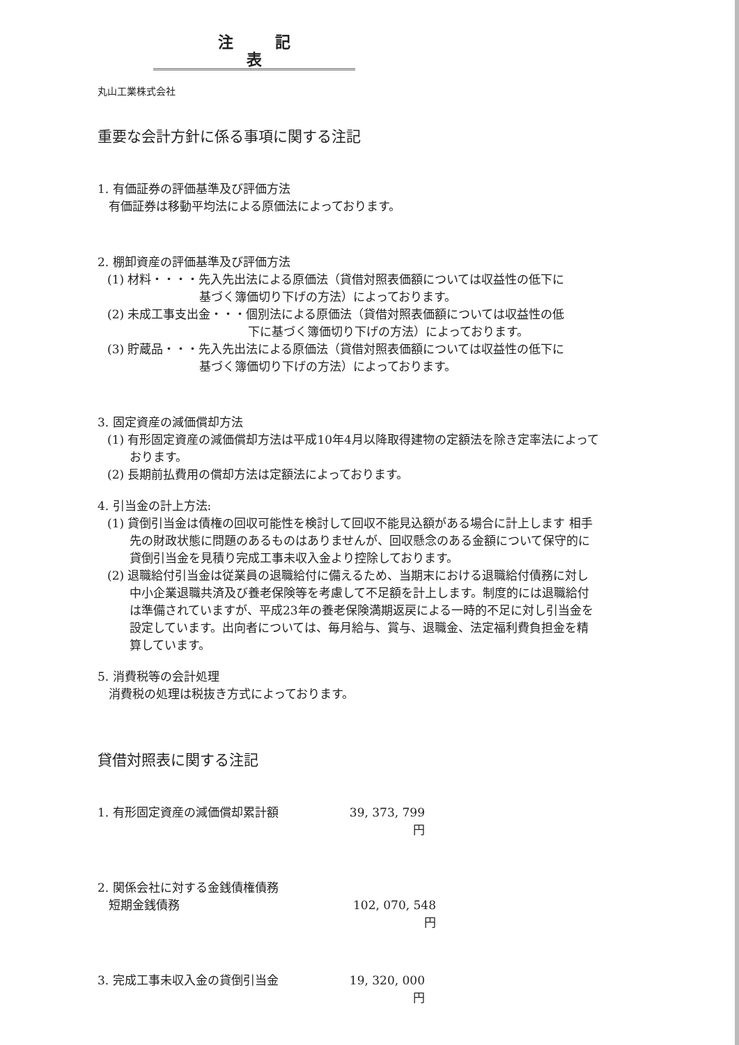注記表
丸山工業株式会社
重要な会計方針に係る事項に関する注記
1. 有価証券の評価基準及び評価方法
有価証券は移動平均法による原価法によっております。
2. 棚卸資産の評価基準及び評価方法
(1) 材料・・・・先入先出法による原価法（貸借対照表価額については収益性の低下に
基づく簿価切り下げの方法）によっております。
(2) 未成工事支出金・・・個別法による原価法（貸借対照表価額については収益性の低
下に基づく簿価切り下げの方法）によっております。
(3) 貯蔵品・・・先入先出法による原価法（貸借対照表価額については収益性の低下に
基づく簿価切り下げの方法）によっております。
3. 固定資産の減価償却方法
(1) 有形固定資産の減価償却方法は平成10年4月以降取得建物の定額法を除き定率法によっております。
(2) 長期前払費用の償却方法は定額法によっております。
4. 引当金の計上方法:
(1) 貸倒引当金は債権の回収可能性を検討して回収不能見込額がある場合に計上します 相手先の財政状態に問題のあるものはありませんが、回収懸念のある金額について保守的に貸倒引当金を見積り完成工事未収入金より控除しております。
(2) 退職給付引当金は従業員の退職給付に備えるため、当期末における退職給付債務に対し中小企業退職共済及び養老保険等を考慮して不足額を計上します。制度的には退職給付は準備されていますが、平成23年の養老保険満期返戻による一時的不足に対し引当金を設定しています。出向者については、毎月給与、賞与、退職金、法定福利費負担金を精算しています。
5. 消費税等の会計処理
消費税の処理は税抜き方式によっております。
貸借対照表に関する注記
1. 有形固定資産の減価償却累計額 39, 373, 799円
2. 関係会社に対する金銭債権債務
短期金銭債務 102, 070, 548円
3. 完成工事未収入金の貸倒引当金 19, 320, 000円